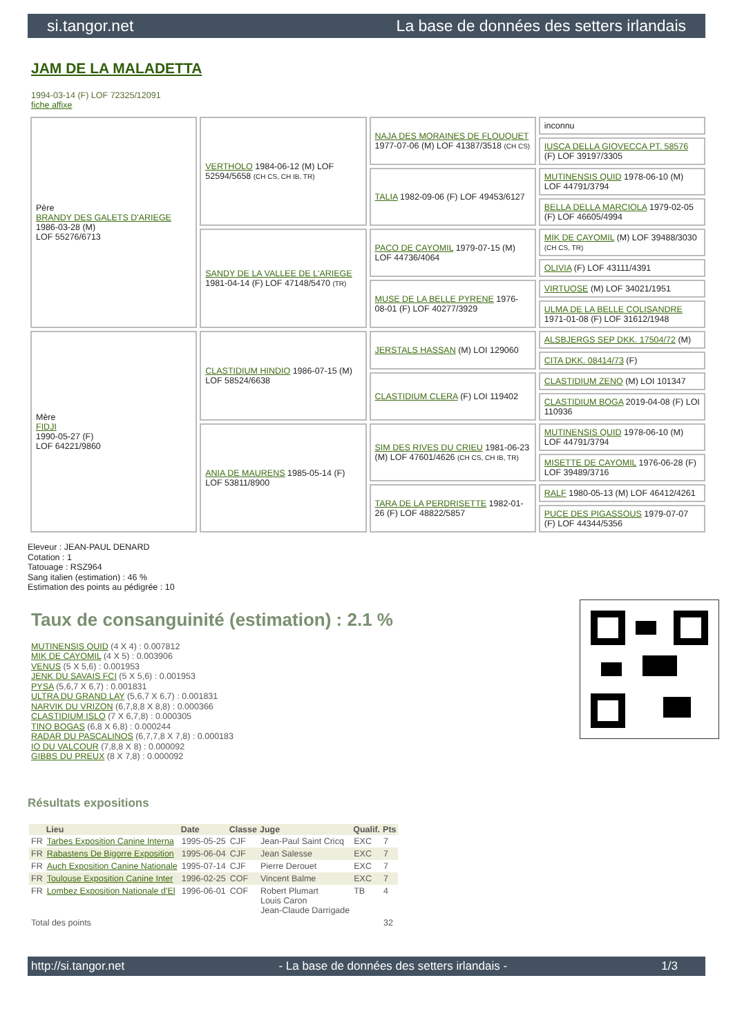si.tangor.net La base de données des setters irlandais
JAM DE LA MALADETTA
1994-03-14 (F) LOF 72325/12091
fiche affixe
| Père BRANDY DES GALETS D'ARIEGE 1986-03-28 (M) LOF 55276/6713 | VERTHOLO 1984-06-12 (M) LOF 52594/5658 (CH CS, CH IB, TR) | NAJA DES MORAINES DE FLOUQUET 1977-07-06 (M) LOF 41387/3518 (CH CS) | inconnu |
| | | | IUSCA DELLA GIOVECCA PT. 58576 (F) LOF 39197/3305 |
| | | TALIA 1982-09-06 (F) LOF 49453/6127 | MUTINENSIS QUID 1978-06-10 (M) LOF 44791/3794 |
| | | | BELLA DELLA MARCIOLA 1979-02-05 (F) LOF 46605/4994 |
| | SANDY DE LA VALLEE DE L'ARIEGE 1981-04-14 (F) LOF 47148/5470 (TR) | PACO DE CAYOMIL 1979-07-15 (M) LOF 44736/4064 | MIK DE CAYOMIL (M) LOF 39488/3030 (CH CS, TR) |
| | | | OLIVIA (F) LOF 43111/4391 |
| | | MUSE DE LA BELLE PYRENE 1976-08-01 (F) LOF 40277/3929 | VIRTUOSE (M) LOF 34021/1951 |
| | | | ULMA DE LA BELLE COLISANDRE 1971-01-08 (F) LOF 31612/1948 |
| Mère FIDJI 1990-05-27 (F) LOF 64221/9860 | CLASTIDIUM HINDIO 1986-07-15 (M) LOF 58524/6638 | JERSTALS HASSAN (M) LOI 129060 | ALSBJERGS SEP DKK. 17504/72 (M) |
| | | | CITA DKK. 08414/73 (F) |
| | | CLASTIDIUM CLERA (F) LOI 119402 | CLASTIDIUM ZENO (M) LOI 101347 |
| | | | CLASTIDIUM BOGA 2019-04-08 (F) LOI 110936 |
| | ANIA DE MAURENS 1985-05-14 (F) LOF 53811/8900 | SIM DES RIVES DU CRIEU 1981-06-23 (M) LOF 47601/4626 (CH CS, CH IB, TR) | MUTINENSIS QUID 1978-06-10 (M) LOF 44791/3794 |
| | | | MISETTE DE CAYOMIL 1976-06-28 (F) LOF 39489/3716 |
| | | TARA DE LA PERDRISETTE 1982-01-26 (F) LOF 48822/5857 | RALF 1980-05-13 (M) LOF 46412/4261 |
| | | | PUCE DES PIGASSOUS 1979-07-07 (F) LOF 44344/5356 |
Eleveur : JEAN-PAUL DENARD
Cotation : 1
Tatouage : RSZ964
Sang italien (estimation) : 46 %
Estimation des points au pédigrée : 10
Taux de consanguinité (estimation) : 2.1 %
MUTINENSIS QUID (4 X 4) : 0.007812
MIK DE CAYOMIL (4 X 5) : 0.003906
VENUS (5 X 5,6) : 0.001953
JENK DU SAVAIS FCI (5 X 5,6) : 0.001953
PYSA (5,6,7 X 6,7) : 0.001831
ULTRA DU GRAND LAY (5,6,7 X 6,7) : 0.001831
NARVIK DU VRIZON (6,7,8,8 X 8,8) : 0.000366
CLASTIDIUM ISLO (7 X 6,7,8) : 0.000305
TINO BOGAS (6,8 X 6,8) : 0.000244
RADAR DU PASCALINOS (6,7,7,8 X 7,8) : 0.000183
IO DU VALCOUR (7,8,8 X 8) : 0.000092
GIBBS DU PREUX (8 X 7,8) : 0.000092
Résultats expositions
| | Lieu | Date | Classe | Juge | Qualif. | Pts |
| --- | --- | --- | --- | --- | --- | --- |
| FR | Tarbes Exposition Canine Interna | 1995-05-25 | CJF | Jean-Paul Saint Cricq | EXC | 7 |
| FR | Rabastens De Bigorre Exposition | 1995-06-04 | CJF | Jean Salesse | EXC | 7 |
| FR | Auch Exposition Canine Nationale | 1995-07-14 | CJF | Pierre Derouet | EXC | 7 |
| FR | Toulouse Exposition Canine Inter | 1996-02-25 | COF | Vincent Balme | EXC | 7 |
| FR | Lombez Exposition Nationale d'El | 1996-06-01 | COF | Robert Plumart Louis Caron Jean-Claude Darrigade | TB | 4 |
| Total des points | | | | | | 32 |
http://si.tangor.net - La base de données des setters irlandais - 1/3